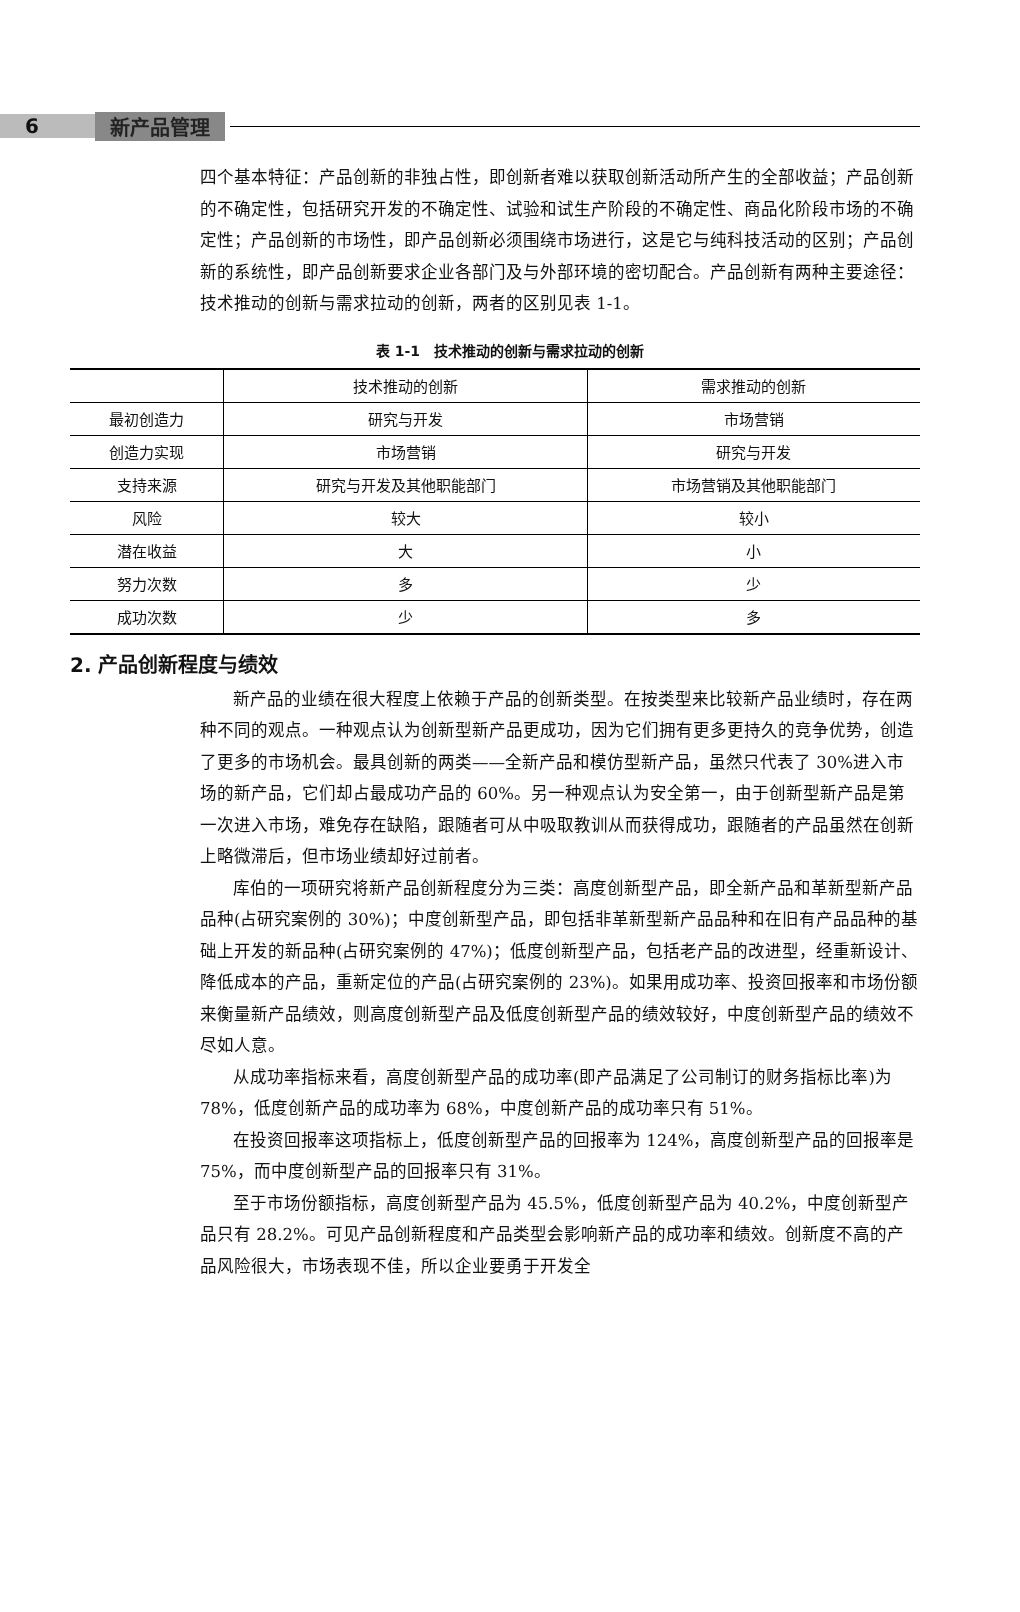6 新产品管理
四个基本特征：产品创新的非独占性，即创新者难以获取创新活动所产生的全部收益；产品创新的不确定性，包括研究开发的不确定性、试验和试生产阶段的不确定性、商品化阶段市场的不确定性；产品创新的市场性，即产品创新必须围绕市场进行，这是它与纯科技活动的区别；产品创新的系统性，即产品创新要求企业各部门及与外部环境的密切配合。产品创新有两种主要途径：技术推动的创新与需求拉动的创新，两者的区别见表 1-1。
表 1-1　技术推动的创新与需求拉动的创新
| | 技术推动的创新 | 需求推动的创新 |
| --- | --- | --- |
| 最初创造力 | 研究与开发 | 市场营销 |
| 创造力实现 | 市场营销 | 研究与开发 |
| 支持来源 | 研究与开发及其他职能部门 | 市场营销及其他职能部门 |
| 风险 | 较大 | 较小 |
| 潜在收益 | 大 | 小 |
| 努力次数 | 多 | 少 |
| 成功次数 | 少 | 多 |
2. 产品创新程度与绩效
新产品的业绩在很大程度上依赖于产品的创新类型。在按类型来比较新产品业绩时，存在两种不同的观点。一种观点认为创新型新产品更成功，因为它们拥有更多更持久的竞争优势，创造了更多的市场机会。最具创新的两类——全新产品和模仿型新产品，虽然只代表了 30%进入市场的新产品，它们却占最成功产品的 60%。另一种观点认为安全第一，由于创新型新产品是第一次进入市场，难免存在缺陷，跟随者可从中吸取教训从而获得成功，跟随者的产品虽然在创新上略微滞后，但市场业绩却好过前者。
库伯的一项研究将新产品创新程度分为三类：高度创新型产品，即全新产品和革新型新产品品种(占研究案例的 30%)；中度创新型产品，即包括非革新型新产品品种和在旧有产品品种的基础上开发的新品种(占研究案例的 47%)；低度创新型产品，包括老产品的改进型，经重新设计、降低成本的产品，重新定位的产品(占研究案例的 23%)。如果用成功率、投资回报率和市场份额来衡量新产品绩效，则高度创新型产品及低度创新型产品的绩效较好，中度创新型产品的绩效不尽如人意。
从成功率指标来看，高度创新型产品的成功率(即产品满足了公司制订的财务指标比率)为 78%，低度创新产品的成功率为 68%，中度创新产品的成功率只有 51%。
在投资回报率这项指标上，低度创新型产品的回报率为 124%，高度创新型产品的回报率是 75%，而中度创新型产品的回报率只有 31%。
至于市场份额指标，高度创新型产品为 45.5%，低度创新型产品为 40.2%，中度创新型产品只有 28.2%。可见产品创新程度和产品类型会影响新产品的成功率和绩效。创新度不高的产品风险很大，市场表现不佳，所以企业要勇于开发全